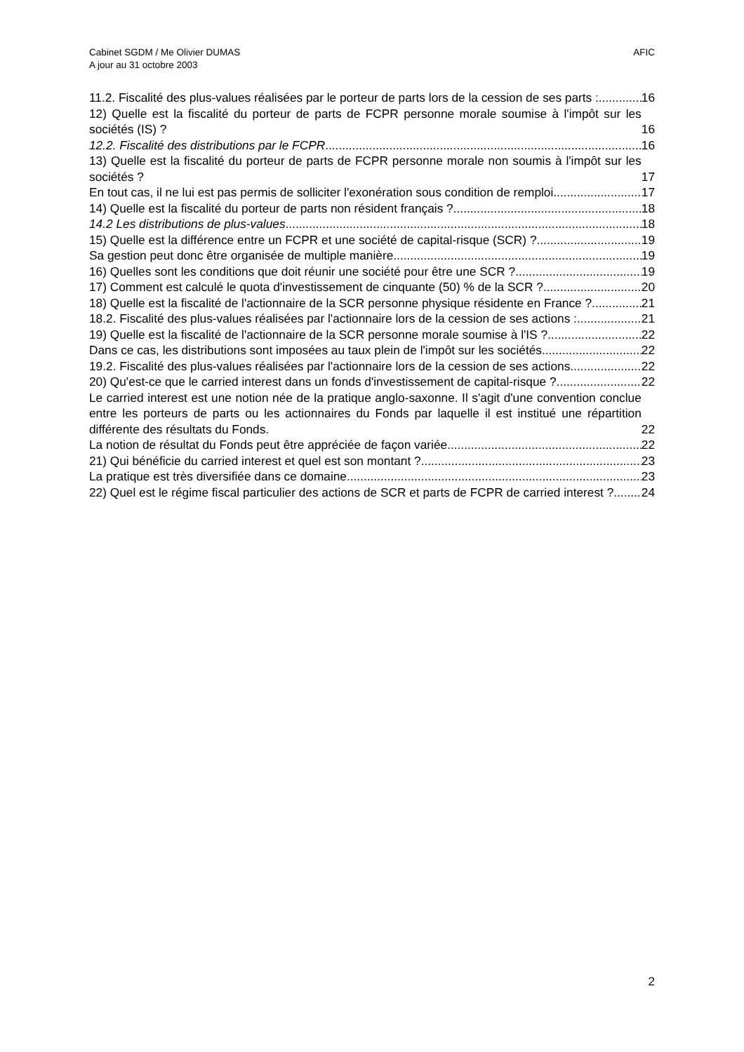AFIC Cabinet SGDM / Me Olivier DUMAS
A jour au 31 octobre 2003
11.2. Fiscalité des plus-values réalisées par le porteur de parts lors de la cession de ses parts : 16
12) Quelle est la fiscalité du porteur de parts de FCPR personne morale soumise à l'impôt sur les sociétés (IS) ? 16
12.2. Fiscalité des distributions par le FCPR 16
13) Quelle est la fiscalité du porteur de parts de FCPR personne morale non soumis à l'impôt sur les sociétés ? 17
En tout cas, il ne lui est pas permis de solliciter l'exonération sous condition de remploi. 17
14) Quelle est la fiscalité du porteur de parts non résident français ? 18
14.2 Les distributions de plus-values 18
15) Quelle est la différence entre un FCPR et une société de capital-risque (SCR) ? 19
Sa gestion peut donc être organisée de multiple manière. 19
16) Quelles sont les conditions que doit réunir une société pour être une SCR ? 19
17) Comment est calculé le quota d'investissement de cinquante (50) % de la SCR ? 20
18) Quelle est la fiscalité de l'actionnaire de la SCR personne physique résidente en France ? 21
18.2. Fiscalité des plus-values réalisées par l'actionnaire lors de la cession de ses actions : 21
19) Quelle est la fiscalité de l'actionnaire de la SCR personne morale soumise à l'IS ? 22
Dans ce cas, les distributions sont imposées au taux plein de l'impôt sur les sociétés. 22
19.2. Fiscalité des plus-values réalisées par l'actionnaire lors de la cession de ses actions 22
20) Qu'est-ce que le carried interest dans un fonds d'investissement de capital-risque ? 22
Le carried interest est une notion née de la pratique anglo-saxonne. Il s'agit d'une convention conclue entre les porteurs de parts ou les actionnaires du Fonds par laquelle il est institué une répartition différente des résultats du Fonds. 22
La notion de résultat du Fonds peut être appréciée de façon variée. 22
21) Qui bénéficie du carried interest et quel est son montant ? 23
La pratique est très diversifiée dans ce domaine. 23
22) Quel est le régime fiscal particulier des actions de SCR et parts de FCPR de carried interest ? 24
2